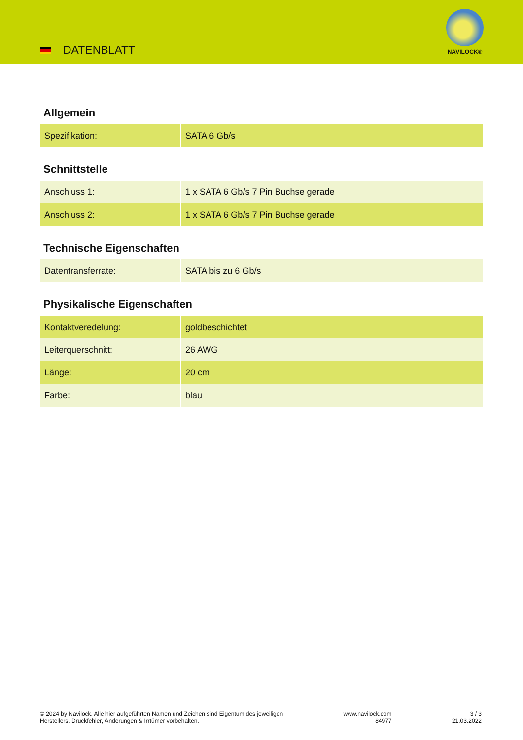DATENBLATT
NAVILOCK®
Allgemein
| Spezifikation: | SATA 6 Gb/s |
Schnittstelle
| Anschluss 1: | 1 x SATA 6 Gb/s 7 Pin Buchse gerade |
| Anschluss 2: | 1 x SATA 6 Gb/s 7 Pin Buchse gerade |
Technische Eigenschaften
| Datentransferrate: | SATA bis zu 6 Gb/s |
Physikalische Eigenschaften
| Kontaktveredelung: | goldbeschichtet |
| Leiterquerschnitt: | 26 AWG |
| Länge: | 20 cm |
| Farbe: | blau |
© 2024 by Navilock. Alle hier aufgeführten Namen und Zeichen sind Eigentum des jeweiligen
Herstellers. Druckfehler, Änderungen & Irrtümer vorbehalten.
www.navilock.com
84977
3 / 3
21.03.2022